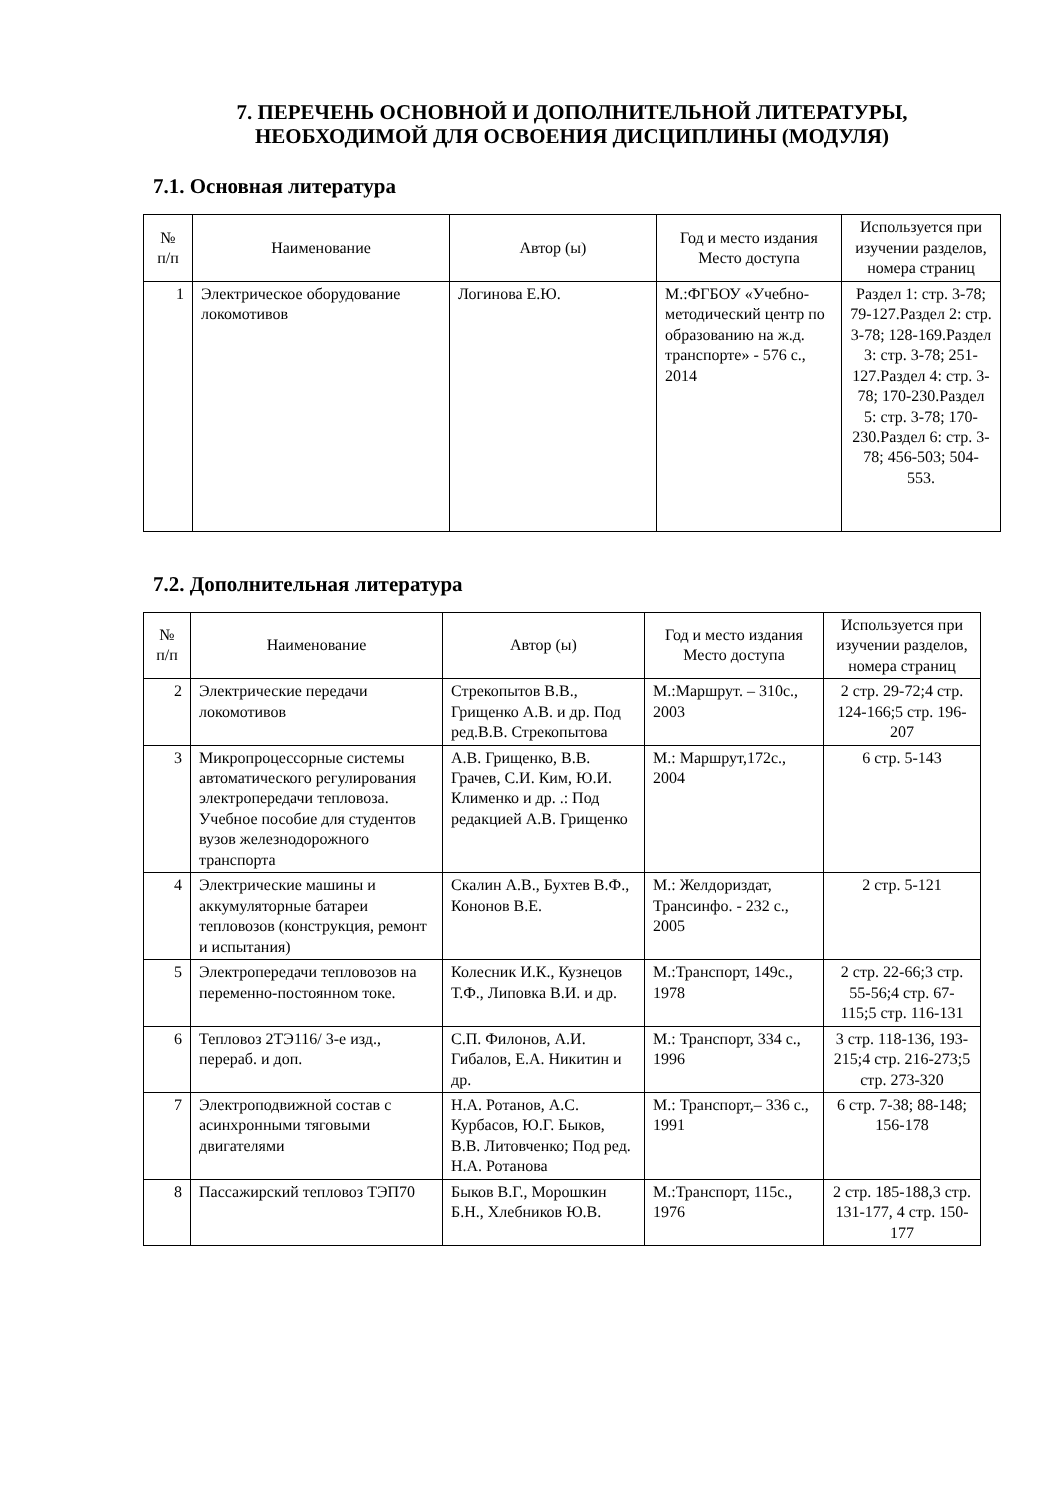7. ПЕРЕЧЕНЬ ОСНОВНОЙ И ДОПОЛНИТЕЛЬНОЙ ЛИТЕРАТУРЫ,
НЕОБХОДИМОЙ ДЛЯ ОСВОЕНИЯ ДИСЦИПЛИНЫ (МОДУЛЯ)
7.1. Основная литература
| № п/п | Наименование | Автор (ы) | Год и место издания Место доступа | Используется при изучении разделов, номера страниц |
| --- | --- | --- | --- | --- |
| 1 | Электрическое оборудование локомотивов | Логинова Е.Ю. | М.:ФГБОУ «Учебно-методический центр по образованию на ж.д. транспорте» - 576 с., 2014 | Раздел 1: стр. 3-78; 79-127.Раздел 2: стр. 3-78; 128-169.Раздел 3: стр. 3-78; 251-127.Раздел 4: стр. 3-78; 170-230.Раздел 5: стр. 3-78; 170-230.Раздел 6: стр. 3-78; 456-503; 504-553. |
7.2. Дополнительная литература
| № п/п | Наименование | Автор (ы) | Год и место издания Место доступа | Используется при изучении разделов, номера страниц |
| --- | --- | --- | --- | --- |
| 2 | Электрические передачи локомотивов | Стрекопытов В.В., Грищенко А.В. и др. Под ред.В.В. Стрекопытова | М.:Маршрут. – 310с., 2003 | 2 стр. 29-72;4 стр. 124-166;5 стр. 196-207 |
| 3 | Микропроцессорные системы автоматического регулирования электропередачи тепловоза. Учебное пособие для студентов вузов железнодорожного транспорта | А.В. Грищенко, В.В. Грачев, С.И. Ким, Ю.И. Клименко и др. .: Под редакцией А.В. Грищенко | М.: Маршрут,172с., 2004 | 6 стр. 5-143 |
| 4 | Электрические машины и аккумуляторные батареи тепловозов (конструкция, ремонт и испытания) | Скалин А.В., Бухтев В.Ф., Кононов В.Е. | М.: Желдориздат, Трансинфо. - 232 с., 2005 | 2 стр. 5-121 |
| 5 | Электропередачи тепловозов на переменно-постоянном токе. | Колесник И.К., Кузнецов Т.Ф., Липовка В.И. и др. | М.:Транспорт, 149с., 1978 | 2 стр. 22-66;3 стр. 55-56;4 стр. 67-115;5 стр. 116-131 |
| 6 | Тепловоз 2ТЭ116/ 3-е изд., перераб. и доп. | С.П. Филонов, А.И. Гибалов, Е.А. Никитин и др. | М.: Транспорт, 334 с., 1996 | 3 стр. 118-136, 193-215;4 стр. 216-273;5 стр. 273-320 |
| 7 | Электроподвижной состав с асинхронными тяговыми двигателями | Н.А. Ротанов, А.С. Курбасов, Ю.Г. Быков, В.В. Литовченко; Под ред. Н.А. Ротанова | М.: Транспорт,– 336 с., 1991 | 6 стр. 7-38; 88-148; 156-178 |
| 8 | Пассажирский тепловоз ТЭП70 | Быков В.Г., Морошкин Б.Н., Хлебников Ю.В. | М.:Транспорт, 115с., 1976 | 2 стр. 185-188,3 стр. 131-177, 4 стр. 150-177 |